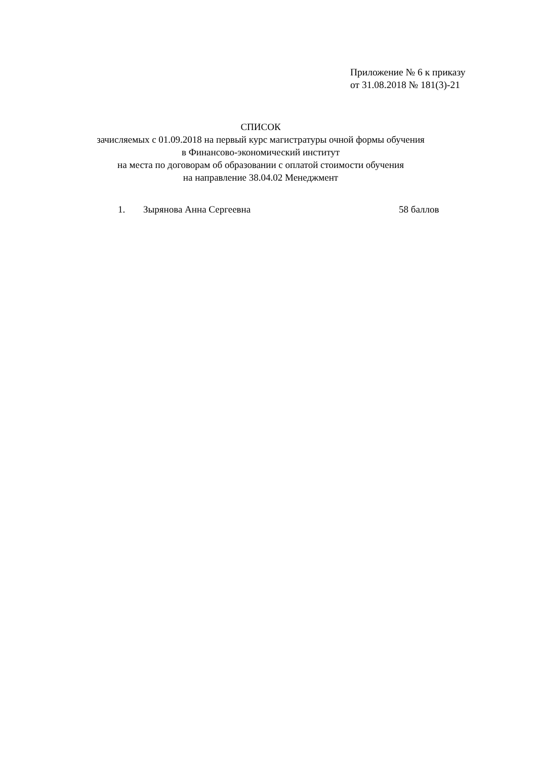Приложение № 6 к приказу
от 31.08.2018 № 181(3)-21
СПИСОК
зачисляемых с 01.09.2018 на первый курс магистратуры очной формы обучения
в Финансово-экономический институт
на места по договорам об образовании с оплатой стоимости обучения
на направление 38.04.02 Менеджмент
1. Зырянова Анна Сергеевна 58 баллов